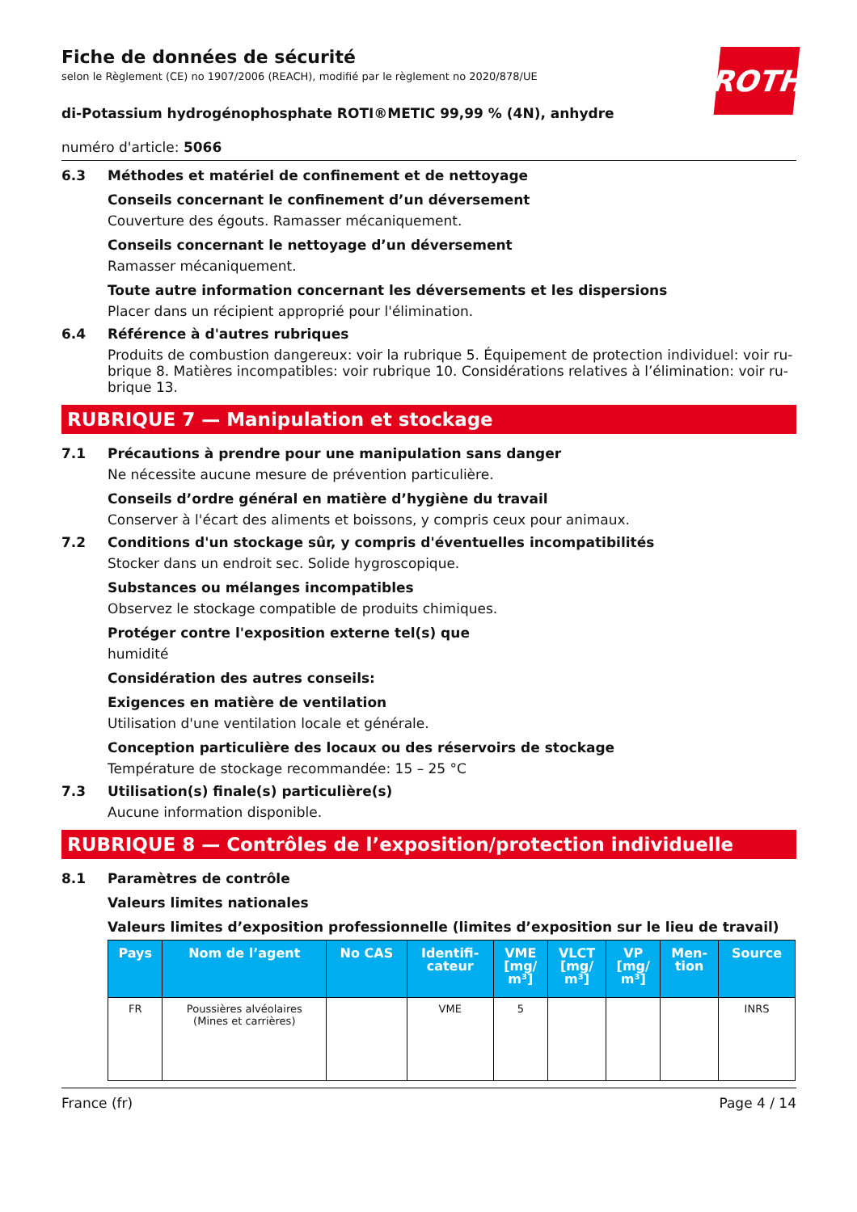ROTH
Fiche de données de sécurité
selon le Règlement (CE) no 1907/2006 (REACH), modifié par le règlement no 2020/878/UE
di-Potassium hydrogénophosphate ROTI®METIC 99,99 % (4N), anhydre
numéro d'article: 5066
6.3 Méthodes et matériel de confinement et de nettoyage
Conseils concernant le confinement d’un déversement
Couverture des égouts. Ramasser mécaniquement.
Conseils concernant le nettoyage d’un déversement
Ramasser mécaniquement.
Toute autre information concernant les déversements et les dispersions
Placer dans un récipient approprié pour l'élimination.
6.4 Référence à d'autres rubriques
Produits de combustion dangereux: voir la rubrique 5. Équipement de protection individuel: voir ru­brique 8. Matières incompatibles: voir rubrique 10. Considérations relatives à l’élimination: voir ru­brique 13.
RUBRIQUE 7 — Manipulation et stockage
7.1 Précautions à prendre pour une manipulation sans danger
Ne nécessite aucune mesure de prévention particulière.
Conseils d’ordre général en matière d’hygiène du travail
Conserver à l'écart des aliments et boissons, y compris ceux pour animaux.
7.2 Conditions d'un stockage sûr, y compris d'éventuelles incompatibilités
Stocker dans un endroit sec. Solide hygroscopique.
Substances ou mélanges incompatibles
Observez le stockage compatible de produits chimiques.
Protéger contre l'exposition externe tel(s) que
humidité
Considération des autres conseils:
Exigences en matière de ventilation
Utilisation d'une ventilation locale et générale.
Conception particulière des locaux ou des réservoirs de stockage
Température de stockage recommandée: 15 – 25 °C
7.3 Utilisation(s) finale(s) particulière(s)
Aucune information disponible.
RUBRIQUE 8 — Contrôles de l’exposition/protection individuelle
8.1 Paramètres de contrôle
Valeurs limites nationales
Valeurs limites d’exposition professionnelle (limites d’exposition sur le lieu de travail)
| Pays | Nom de l’agent | No CAS | Identifi- cateur | VME [mg/ m³] | VLCT [mg/ m³] | VP [mg/ m³] | Men- tion | Source |
| --- | --- | --- | --- | --- | --- | --- | --- | --- |
| FR | Poussières alvéolaires (Mines et carrières) | | VME | 5 | | | | INRS |
France (fr) Page 4 / 14